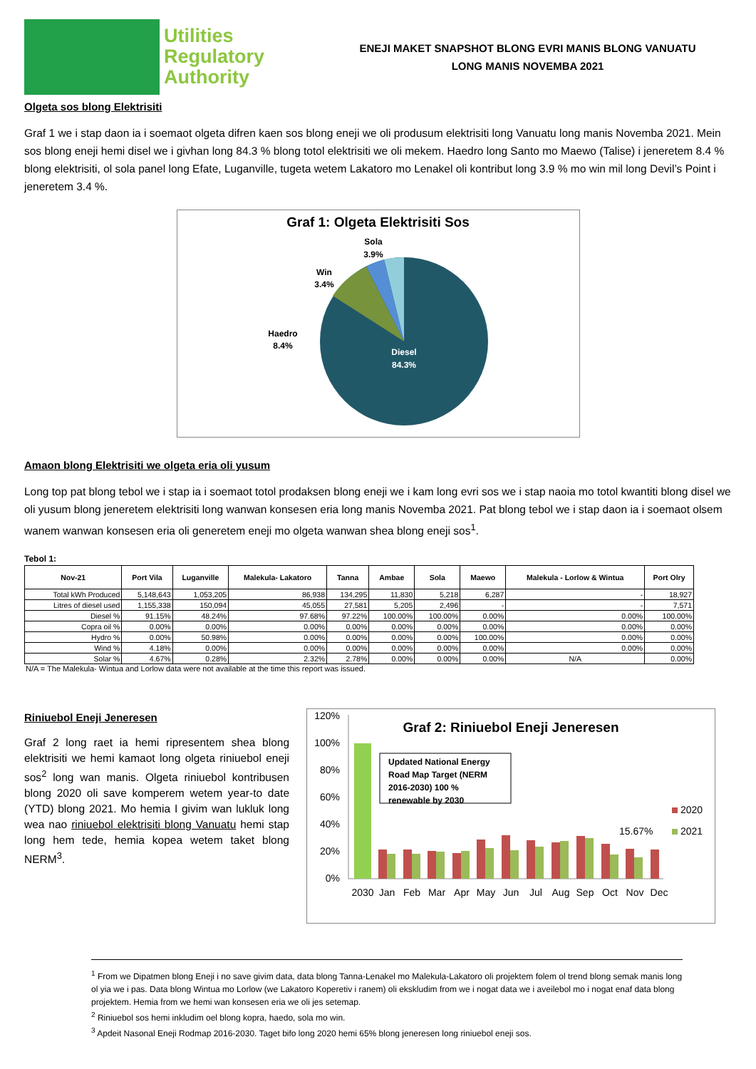Utilities
Regulatory
Authority
ENEJI MAKET SNAPSHOT BLONG EVRI MANIS BLONG VANUATU
LONG MANIS NOVEMBA 2021
Olgeta sos blong Elektrisiti
Graf 1 we i stap daon ia i soemaot olgeta difren kaen sos blong eneji we oli produsum elektrisiti long Vanuatu long manis Novemba 2021. Mein sos blong eneji hemi disel we i givhan long 84.3 % blong totol elektrisiti we oli mekem. Haedro long Santo mo Maewo (Talise) i jeneretem 8.4 % blong elektrisiti, ol sola panel long Efate, Luganville, tugeta wetem Lakatoro mo Lenakel oli kontribut long 3.9 % mo win mil long Devil’s Point i jeneretem 3.4 %.
Graf 1: Olgeta Elektrisiti Sos
Sola
3.9%
Win
3.4%
Haedro
8.4%
Diesel
84.3%
Amaon blong Elektrisiti we olgeta eria oli yusum
Long top pat blong tebol we i stap ia i soemaot totol prodaksen blong eneji we i kam long evri sos we i stap naoia mo totol kwantiti blong disel we oli yusum blong jeneretem elektrisiti long wanwan konsesen eria long manis Novemba 2021. Pat blong tebol we i stap daon ia i soemaot olsem wanem wanwan konsesen eria oli generetem eneji mo olgeta wanwan shea blong eneji sos<sup>1</sup>.
Tebol 1:
| Nov-21 | Port Vila | Luganville | Malekula- Lakatoro | Tanna | Ambae | Sola | Maewo | Malekula - Lorlow & Wintua | Port Olry |
| --- | --- | --- | --- | --- | --- | --- | --- | --- | --- |
| Total kWh Produced | 5,148,643 | 1,053,205 | 86,938 | 134,295 | 11,830 | 5,218 | 6,287 | - | 18,927 |
| Litres of diesel used | 1,155,338 | 150,094 | 45,055 | 27,581 | 5,205 | 2,496 | - | - | 7,571 |
| Diesel % | 91.15% | 48.24% | 97.68% | 97.22% | 100.00% | 100.00% | 0.00% | 0.00% | 100.00% |
| Copra oil % | 0.00% | 0.00% | 0.00% | 0.00% | 0.00% | 0.00% | 0.00% | 0.00% | 0.00% |
| Hydro % | 0.00% | 50.98% | 0.00% | 0.00% | 0.00% | 0.00% | 100.00% | 0.00% | 0.00% |
| Wind % | 4.18% | 0.00% | 0.00% | 0.00% | 0.00% | 0.00% | 0.00% | 0.00% | 0.00% |
| Solar % | 4.67% | 0.28% | 2.32% | 2.78% | 0.00% | 0.00% | 0.00% | N/A | 0.00% |
N/A = The Malekula- Wintua and Lorlow data were not available at the time this report was issued.
Riniuebol Eneji Jeneresen
Graf 2 long raet ia hemi ripresentem shea blong elektrisiti we hemi kamaot long olgeta riniuebol eneji sos<sup>2</sup> long wan manis. Olgeta riniuebol kontribusen blong 2020 oli save komperem wetem year-to date (YTD) blong 2021. Mo hemia I givim wan lukluk long wea nao riniuebol elektrisiti blong Vanuatu hemi stap long hem tede, hemia kopea wetem taket blong NERM<sup>3</sup>.
120%
100%
80%
60%
40%
20%
0%
Graf 2: Riniuebol Eneji Jeneresen
Updated National Energy
Road Map Target (NERM
2016-2030) 100 %
renewable by 2030
15.67%
2020
2021
2030
Jan
Feb
Mar
Apr
May
Jun
Jul
Aug
Sep
Oct
Nov
Dec
<sup>1</sup> From we Dipatmen blong Eneji i no save givim data, data blong Tanna-Lenakel mo Malekula-Lakatoro oli projektem folem ol trend blong semak manis long ol yia we i pas. Data blong Wintua mo Lorlow (we Lakatoro Koperetiv i ranem) oli ekskludim from we i nogat data we i aveilebol mo i nogat enaf data blong projektem. Hemia from we hemi wan konsesen eria we oli jes setemap.
<sup>2</sup> Riniuebol sos hemi inkludim oel blong kopra, haedo, sola mo win.
<sup>3</sup> Apdeit Nasonal Eneji Rodmap 2016-2030. Taget bifo long 2020 hemi 65% blong jeneresen long riniuebol eneji sos.